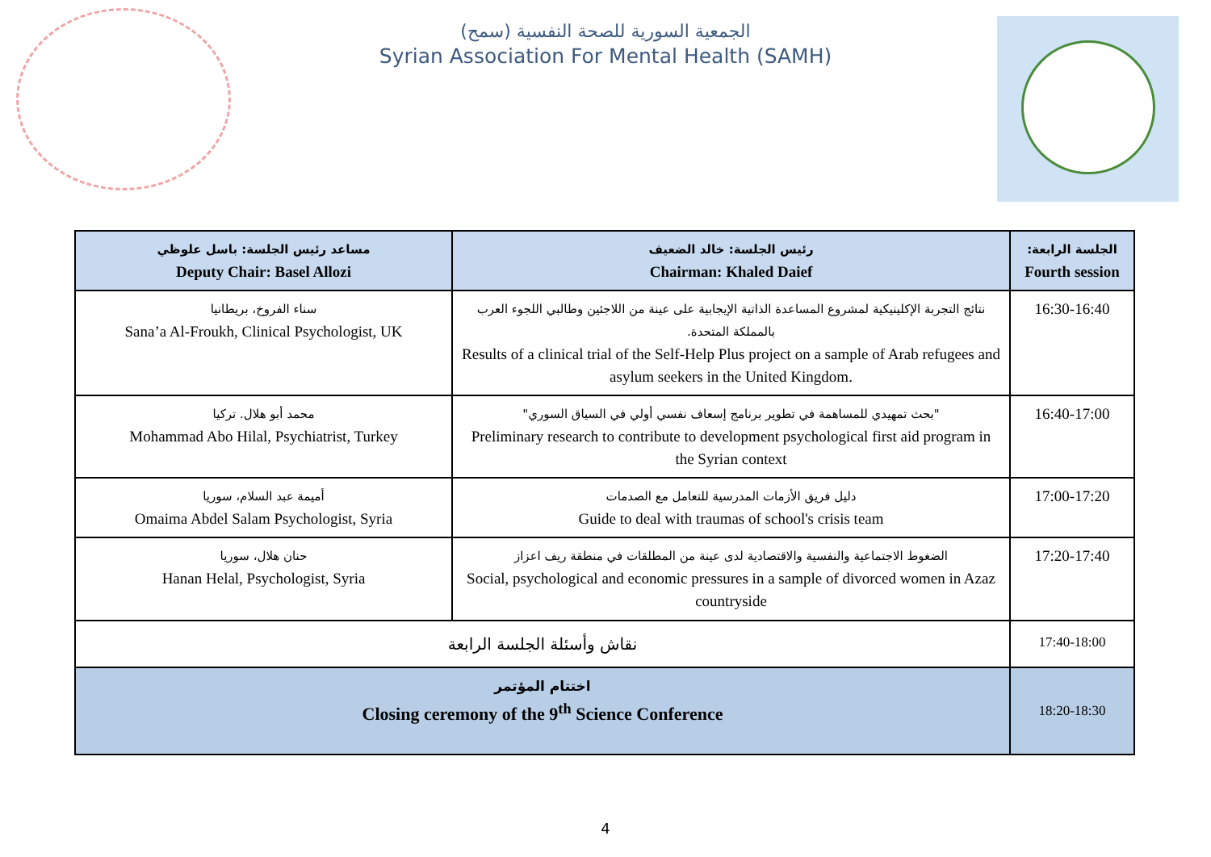الجمعية السورية للصحة النفسية (سمح)
Syrian Association For Mental Health (SAMH)
| مساعد رئيس الجلسة: باسل علوظي Deputy Chair: Basel Allozi | رئيس الجلسة: خالد الضعيف Chairman: Khaled Daief | الجلسة الرابعة: Fourth session |
| --- | --- | --- |
| سناء الفروخ، بريطانيا Sana’a Al-Froukh, Clinical Psychologist, UK | نتائج التجربة الإكلينيكية لمشروع المساعدة الذاتية الإيجابية على عينة من اللاجئين وطالبي اللجوء العرب بالمملكة المتحدة. Results of a clinical trial of the Self-Help Plus project on a sample of Arab refugees and asylum seekers in the United Kingdom. | 16:30-16:40 |
| محمد أبو هلال. تركيا Mohammad Abo Hilal, Psychiatrist, Turkey | "بحث تمهيدي للمساهمة في تطوير برنامج إسعاف نفسي أولي في السياق السوري" Preliminary research to contribute to development psychological first aid program in the Syrian context | 16:40-17:00 |
| أميمة عبد السلام، سوريا Omaima Abdel Salam Psychologist, Syria | دليل فريق الأزمات المدرسية للتعامل مع الصدمات Guide to deal with traumas of school's crisis team | 17:00-17:20 |
| حنان هلال، سوريا Hanan Helal, Psychologist, Syria | الضغوط الاجتماعية والنفسية والاقتصادية لدى عينة من المطلقات في منطقة ريف اعزاز Social, psychological and economic pressures in a sample of divorced women in Azaz countryside | 17:20-17:40 |
| نقاش وأسئلة الجلسة الرابعة | | 17:40-18:00 |
| اختتام المؤتمر Closing ceremony of the 9<sup>th</sup> Science Conference | | 18:20-18:30 |
4